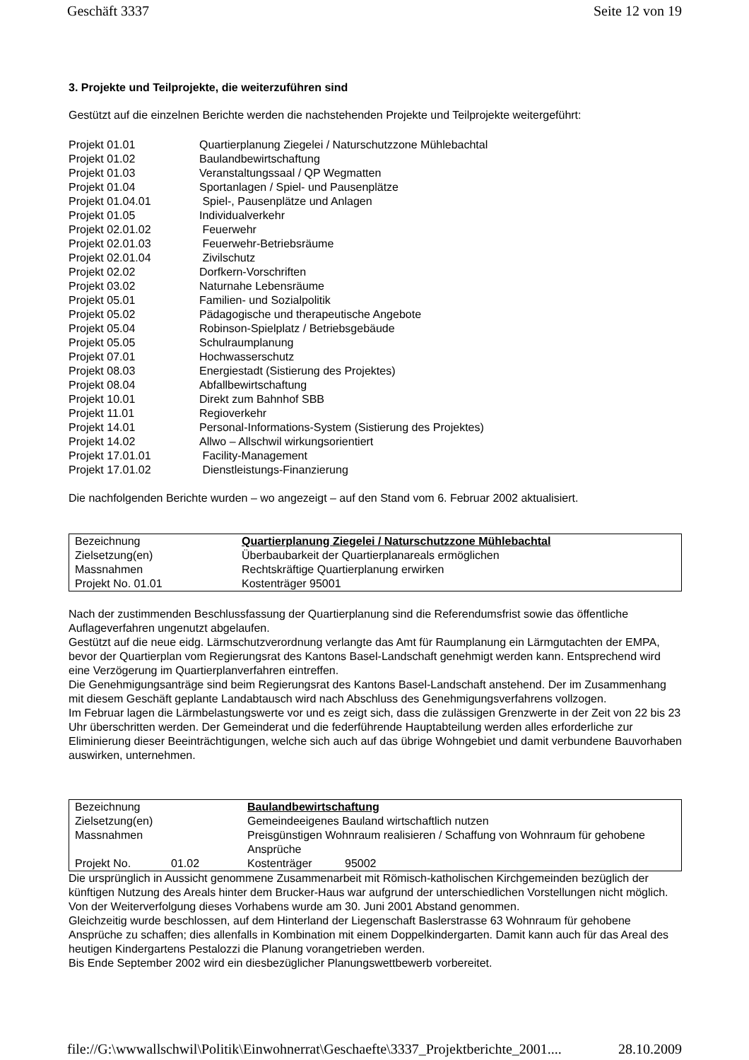Geschäft 3337 Seite 12 von 19
3. Projekte und Teilprojekte, die weiterzuführen sind
Gestützt auf die einzelnen Berichte werden die nachstehenden Projekte und Teilprojekte weitergeführt:
| Projekt 01.01 | Quartierplanung Ziegelei / Naturschutzzone Mühlebachtal |
| Projekt 01.02 | Baulandbewirtschaftung |
| Projekt 01.03 | Veranstaltungssaal / QP Wegmatten |
| Projekt 01.04 | Sportanlagen / Spiel- und Pausenplätze |
| Projekt 01.04.01 | Spiel-, Pausenplätze und Anlagen |
| Projekt 01.05 | Individualverkehr |
| Projekt 02.01.02 | Feuerwehr |
| Projekt 02.01.03 | Feuerwehr-Betriebsräume |
| Projekt 02.01.04 | Zivilschutz |
| Projekt 02.02 | Dorfkern-Vorschriften |
| Projekt 03.02 | Naturnahe Lebensräume |
| Projekt 05.01 | Familien- und Sozialpolitik |
| Projekt 05.02 | Pädagogische und therapeutische Angebote |
| Projekt 05.04 | Robinson-Spielplatz / Betriebsgebäude |
| Projekt 05.05 | Schulraumplanung |
| Projekt 07.01 | Hochwasserschutz |
| Projekt 08.03 | Energiestadt (Sistierung des Projektes) |
| Projekt 08.04 | Abfallbewirtschaftung |
| Projekt 10.01 | Direkt zum Bahnhof SBB |
| Projekt 11.01 | Regioverkehr |
| Projekt 14.01 | Personal-Informations-System (Sistierung des Projektes) |
| Projekt 14.02 | Allwo – Allschwil wirkungsorientiert |
| Projekt 17.01.01 | Facility-Management |
| Projekt 17.01.02 | Dienstleistungs-Finanzierung |
Die nachfolgenden Berichte wurden – wo angezeigt – auf den Stand vom 6. Februar 2002 aktualisiert.
| Bezeichnung | Quartierplanung Ziegelei / Naturschutzzone Mühlebachtal |
| Zielsetzung(en) | Überbaubarkeit der Quartierplanareals ermöglichen |
| Massnahmen | Rechtskräftige Quartierplanung erwirken |
| Projekt No. 01.01 | Kostenträger 95001 |
Nach der zustimmenden Beschlussfassung der Quartierplanung sind die Referendumsfrist sowie das öffentliche Auflageverfahren ungenutzt abgelaufen.
Gestützt auf die neue eidg. Lärmschutzverordnung verlangte das Amt für Raumplanung ein Lärmgutachten der EMPA, bevor der Quartierplan vom Regierungsrat des Kantons Basel-Landschaft genehmigt werden kann. Entsprechend wird eine Verzögerung im Quartierplanverfahren eintreffen.
Die Genehmigungsanträge sind beim Regierungsrat des Kantons Basel-Landschaft anstehend. Der im Zusammenhang mit diesem Geschäft geplante Landabtausch wird nach Abschluss des Genehmigungsverfahrens vollzogen.
Im Februar lagen die Lärmbelastungswerte vor und es zeigt sich, dass die zulässigen Grenzwerte in der Zeit von 22 bis 23 Uhr überschritten werden. Der Gemeinderat und die federführende Hauptabteilung werden alles erforderliche zur Eliminierung dieser Beeinträchtigungen, welche sich auch auf das übrige Wohngebiet und damit verbundene Bauvorhaben auswirken, unternehmen.
| Bezeichnung | | Baulandbewirtschaftung | |
| Zielsetzung(en) | | Gemeindeeigenes Bauland wirtschaftlich nutzen | |
| Massnahmen | | Preisgünstigen Wohnraum realisieren / Schaffung von Wohnraum für gehobene Ansprüche | |
| Projekt No. | 01.02 | Kostenträger | 95002 |
Die ursprünglich in Aussicht genommene Zusammenarbeit mit Römisch-katholischen Kirchgemeinden bezüglich der künftigen Nutzung des Areals hinter dem Brucker-Haus war aufgrund der unterschiedlichen Vorstellungen nicht möglich. Von der Weiterverfolgung dieses Vorhabens wurde am 30. Juni 2001 Abstand genommen.
Gleichzeitig wurde beschlossen, auf dem Hinterland der Liegenschaft Baslerstrasse 63 Wohnraum für gehobene Ansprüche zu schaffen; dies allenfalls in Kombination mit einem Doppelkindergarten. Damit kann auch für das Areal des heutigen Kindergartens Pestalozzi die Planung vorangetrieben werden.
Bis Ende September 2002 wird ein diesbezüglicher Planungswettbewerb vorbereitet.
file://G:\wwwallschwil\Politik\Einwohnerrat\Geschaefte\3337_Projektberichte_2001.... 28.10.2009